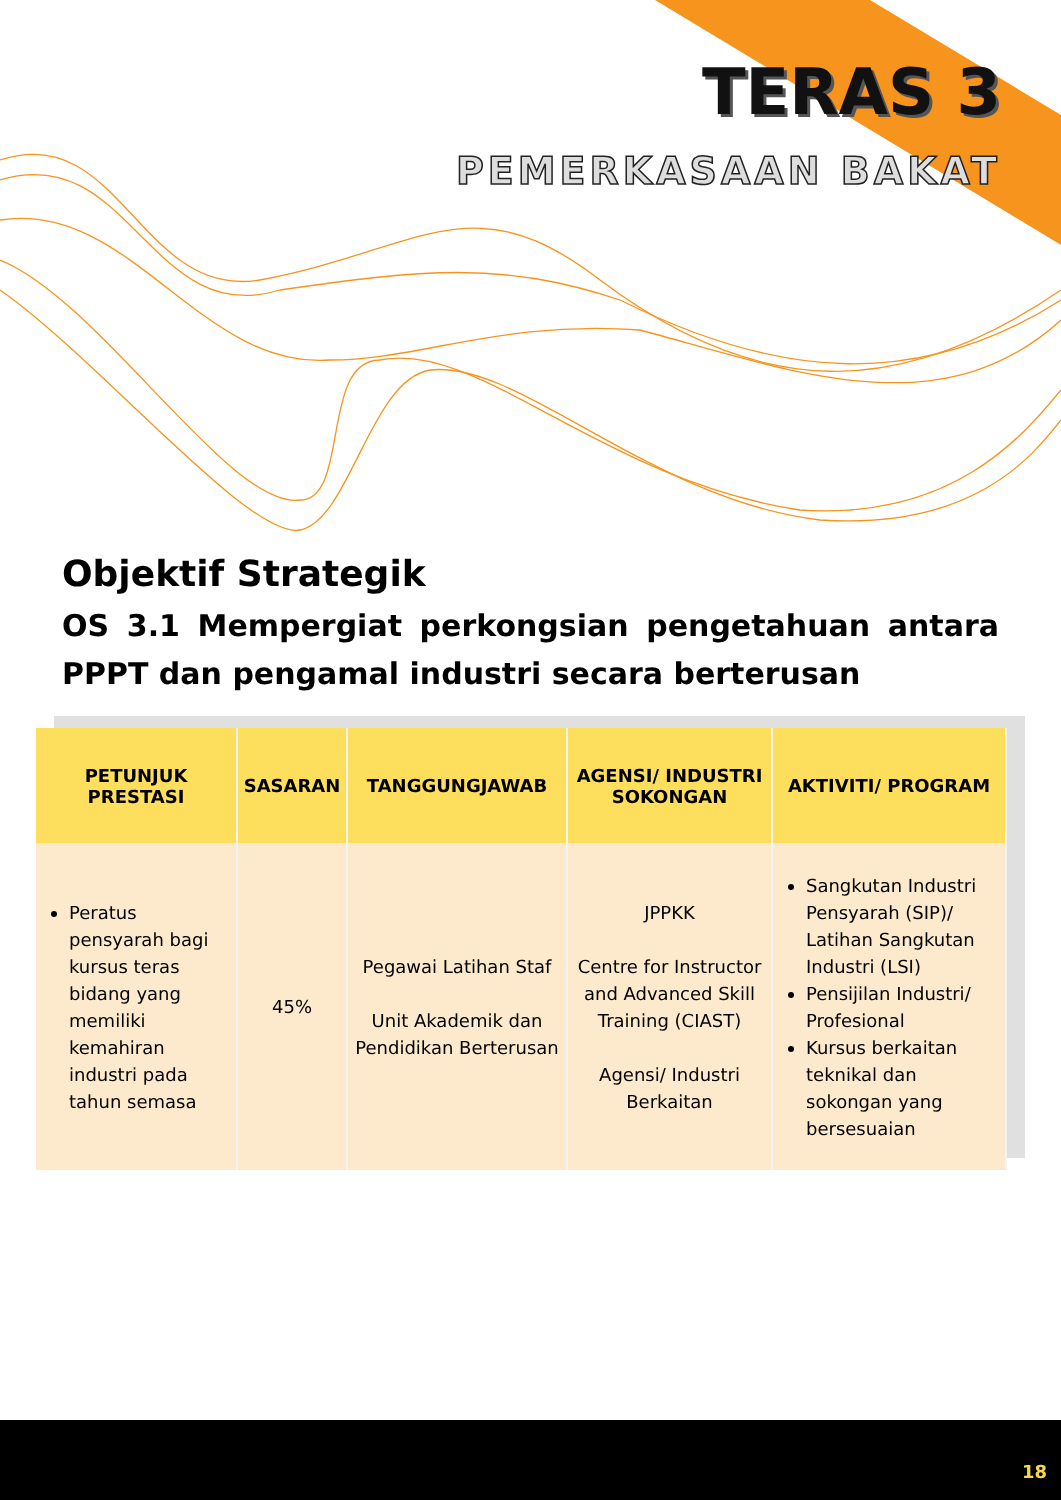TERAS 3
PEMERKASAAN BAKAT
Objektif Strategik
OS 3.1 Mempergiat perkongsian pengetahuan antara PPPT dan pengamal industri secara berterusan
| PETUNJUK PRESTASI | SASARAN | TANGGUNGJAWAB | AGENSI/ INDUSTRI SOKONGAN | AKTIVITI/ PROGRAM |
| --- | --- | --- | --- | --- |
| Peratus pensyarah bagi kursus teras bidang yang memiliki kemahiran industri pada tahun semasa | 45% | Pegawai Latihan Staf Unit Akademik dan Pendidikan Berterusan | JPPKK Centre for Instructor and Advanced Skill Training (CIAST) Agensi/ Industri Berkaitan | Sangkutan Industri Pensyarah (SIP)/ Latihan Sangkutan Industri (LSI) Pensijilan Industri/ Profesional Kursus berkaitan teknikal dan sokongan yang bersesuaian |
18